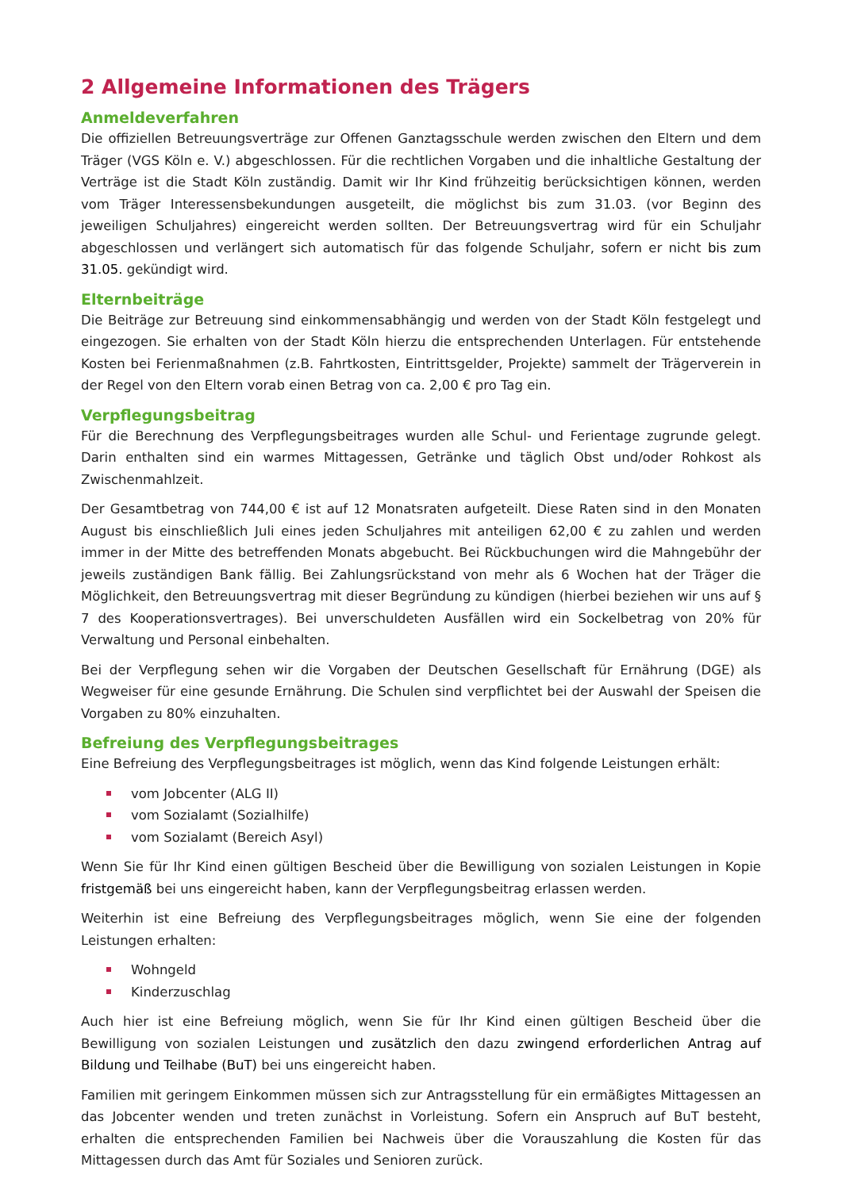2 Allgemeine Informationen des Trägers
Anmeldeverfahren
Die offiziellen Betreuungsverträge zur Offenen Ganztagsschule werden zwischen den Eltern und dem Träger (VGS Köln e. V.) abgeschlossen. Für die rechtlichen Vorgaben und die inhaltliche Gestaltung der Verträge ist die Stadt Köln zuständig. Damit wir Ihr Kind frühzeitig berücksichtigen können, werden vom Träger Interessensbekundungen ausgeteilt, die möglichst bis zum 31.03. (vor Beginn des jeweiligen Schuljahres) eingereicht werden sollten. Der Betreuungsvertrag wird für ein Schuljahr abgeschlossen und verlängert sich automatisch für das folgende Schuljahr, sofern er nicht bis zum 31.05. gekündigt wird.
Elternbeiträge
Die Beiträge zur Betreuung sind einkommensabhängig und werden von der Stadt Köln festgelegt und eingezogen. Sie erhalten von der Stadt Köln hierzu die entsprechenden Unterlagen. Für entstehende Kosten bei Ferienmaßnahmen (z.B. Fahrtkosten, Eintrittsgelder, Projekte) sammelt der Trägerverein in der Regel von den Eltern vorab einen Betrag von ca. 2,00 € pro Tag ein.
Verpflegungsbeitrag
Für die Berechnung des Verpflegungsbeitrages wurden alle Schul- und Ferientage zugrunde gelegt. Darin enthalten sind ein warmes Mittagessen, Getränke und täglich Obst und/oder Rohkost als Zwischenmahlzeit.
Der Gesamtbetrag von 744,00 € ist auf 12 Monatsraten aufgeteilt. Diese Raten sind in den Monaten August bis einschließlich Juli eines jeden Schuljahres mit anteiligen 62,00 € zu zahlen und werden immer in der Mitte des betreffenden Monats abgebucht. Bei Rückbuchungen wird die Mahngebühr der jeweils zuständigen Bank fällig. Bei Zahlungsrückstand von mehr als 6 Wochen hat der Träger die Möglichkeit, den Betreuungsvertrag mit dieser Begründung zu kündigen (hierbei beziehen wir uns auf § 7 des Kooperationsvertrages). Bei unverschuldeten Ausfällen wird ein Sockelbetrag von 20% für Verwaltung und Personal einbehalten.
Bei der Verpflegung sehen wir die Vorgaben der Deutschen Gesellschaft für Ernährung (DGE) als Wegweiser für eine gesunde Ernährung. Die Schulen sind verpflichtet bei der Auswahl der Speisen die Vorgaben zu 80% einzuhalten.
Befreiung des Verpflegungsbeitrages
Eine Befreiung des Verpflegungsbeitrages ist möglich, wenn das Kind folgende Leistungen erhält:
vom Jobcenter (ALG II)
vom Sozialamt (Sozialhilfe)
vom Sozialamt (Bereich Asyl)
Wenn Sie für Ihr Kind einen gültigen Bescheid über die Bewilligung von sozialen Leistungen in Kopie fristgemäß bei uns eingereicht haben, kann der Verpflegungsbeitrag erlassen werden.
Weiterhin ist eine Befreiung des Verpflegungsbeitrages möglich, wenn Sie eine der folgenden Leistungen erhalten:
Wohngeld
Kinderzuschlag
Auch hier ist eine Befreiung möglich, wenn Sie für Ihr Kind einen gültigen Bescheid über die Bewilligung von sozialen Leistungen und zusätzlich den dazu zwingend erforderlichen Antrag auf Bildung und Teilhabe (BuT) bei uns eingereicht haben.
Familien mit geringem Einkommen müssen sich zur Antragsstellung für ein ermäßigtes Mittagessen an das Jobcenter wenden und treten zunächst in Vorleistung. Sofern ein Anspruch auf BuT besteht, erhalten die entsprechenden Familien bei Nachweis über die Vorauszahlung die Kosten für das Mittagessen durch das Amt für Soziales und Senioren zurück.